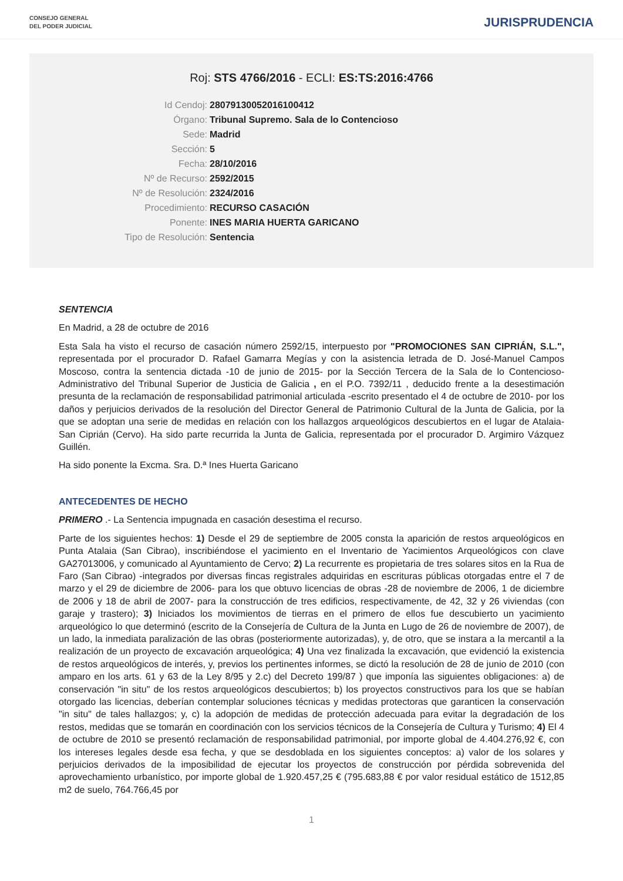CONSEJO GENERAL
DEL PODER JUDICIAL
JURISPRUDENCIA
Roj: STS 4766/2016 - ECLI: ES:TS:2016:4766
Id Cendoj: 28079130052016100412
Órgano: Tribunal Supremo. Sala de lo Contencioso
Sede: Madrid
Sección: 5
Fecha: 28/10/2016
Nº de Recurso: 2592/2015
Nº de Resolución: 2324/2016
Procedimiento: RECURSO CASACIÓN
Ponente: INES MARIA HUERTA GARICANO
Tipo de Resolución: Sentencia
SENTENCIA
En Madrid, a 28 de octubre de 2016
Esta Sala ha visto el recurso de casación número 2592/15, interpuesto por "PROMOCIONES SAN CIPRIÁN, S.L.", representada por el procurador D. Rafael Gamarra Megías y con la asistencia letrada de D. José-Manuel Campos Moscoso, contra la sentencia dictada -10 de junio de 2015- por la Sección Tercera de la Sala de lo Contencioso-Administrativo del Tribunal Superior de Justicia de Galicia , en el P.O. 7392/11 , deducido frente a la desestimación presunta de la reclamación de responsabilidad patrimonial articulada -escrito presentado el 4 de octubre de 2010- por los daños y perjuicios derivados de la resolución del Director General de Patrimonio Cultural de la Junta de Galicia, por la que se adoptan una serie de medidas en relación con los hallazgos arqueológicos descubiertos en el lugar de Atalaia-San Ciprián (Cervo). Ha sido parte recurrida la Junta de Galicia, representada por el procurador D. Argimiro Vázquez Guillén.
Ha sido ponente la Excma. Sra. D.ª Ines Huerta Garicano
ANTECEDENTES DE HECHO
PRIMERO .- La Sentencia impugnada en casación desestima el recurso.
Parte de los siguientes hechos: 1) Desde el 29 de septiembre de 2005 consta la aparición de restos arqueológicos en Punta Atalaia (San Cibrao), inscribiéndose el yacimiento en el Inventario de Yacimientos Arqueológicos con clave GA27013006, y comunicado al Ayuntamiento de Cervo; 2) La recurrente es propietaria de tres solares sitos en la Rua de Faro (San Cibrao) -integrados por diversas fincas registrales adquiridas en escrituras públicas otorgadas entre el 7 de marzo y el 29 de diciembre de 2006- para los que obtuvo licencias de obras -28 de noviembre de 2006, 1 de diciembre de 2006 y 18 de abril de 2007- para la construcción de tres edificios, respectivamente, de 42, 32 y 26 viviendas (con garaje y trastero); 3) Iniciados los movimientos de tierras en el primero de ellos fue descubierto un yacimiento arqueológico lo que determinó (escrito de la Consejería de Cultura de la Junta en Lugo de 26 de noviembre de 2007), de un lado, la inmediata paralización de las obras (posteriormente autorizadas), y, de otro, que se instara a la mercantil a la realización de un proyecto de excavación arqueológica; 4) Una vez finalizada la excavación, que evidenció la existencia de restos arqueológicos de interés, y, previos los pertinentes informes, se dictó la resolución de 28 de junio de 2010 (con amparo en los arts. 61 y 63 de la Ley 8/95 y 2.c) del Decreto 199/87 ) que imponía las siguientes obligaciones: a) de conservación "in situ" de los restos arqueológicos descubiertos; b) los proyectos constructivos para los que se habían otorgado las licencias, deberían contemplar soluciones técnicas y medidas protectoras que garanticen la conservación "in situ" de tales hallazgos; y, c) la adopción de medidas de protección adecuada para evitar la degradación de los restos, medidas que se tomarán en coordinación con los servicios técnicos de la Consejería de Cultura y Turismo; 4) El 4 de octubre de 2010 se presentó reclamación de responsabilidad patrimonial, por importe global de 4.404.276,92 €, con los intereses legales desde esa fecha, y que se desdoblada en los siguientes conceptos: a) valor de los solares y perjuicios derivados de la imposibilidad de ejecutar los proyectos de construcción por pérdida sobrevenida del aprovechamiento urbanístico, por importe global de 1.920.457,25 € (795.683,88 € por valor residual estático de 1512,85 m2 de suelo, 764.766,45 por
1